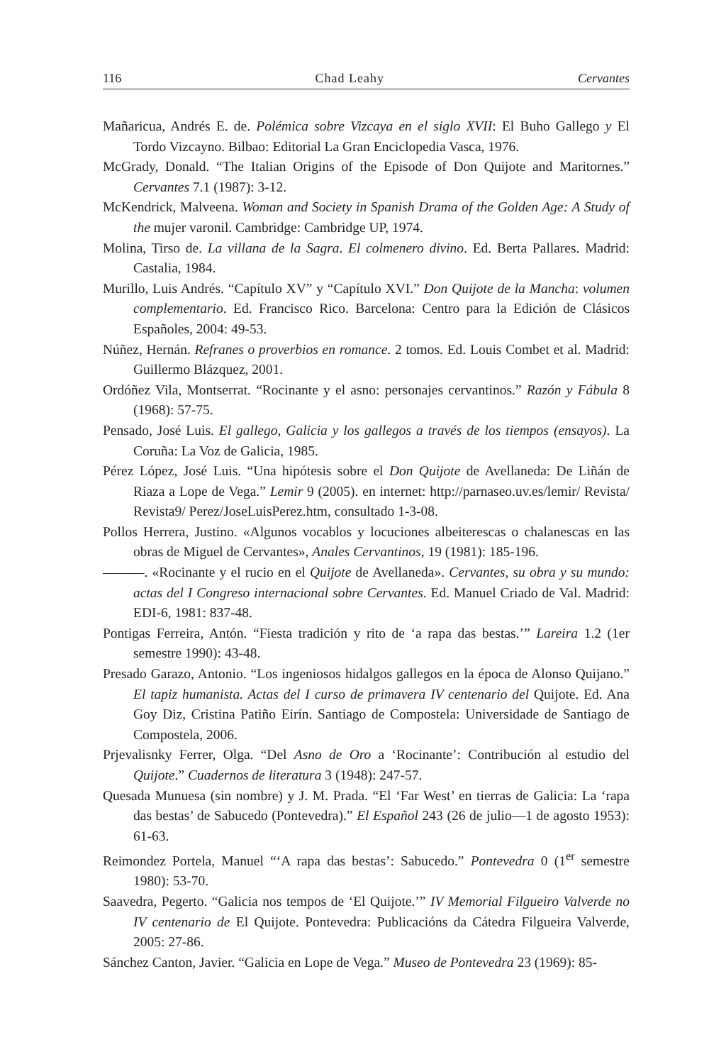116 Chad Leahy Cervantes
Mañaricua, Andrés E. de. Polémica sobre Vizcaya en el siglo XVII: El Buho Gallego y El Tordo Vizcayno. Bilbao: Editorial La Gran Enciclopedia Vasca, 1976.
McGrady, Donald. “The Italian Origins of the Episode of Don Quijote and Maritornes.” Cervantes 7.1 (1987): 3-12.
McKendrick, Malveena. Woman and Society in Spanish Drama of the Golden Age: A Study of the mujer varonil. Cambridge: Cambridge UP, 1974.
Molina, Tirso de. La villana de la Sagra. El colmenero divino. Ed. Berta Pallares. Madrid: Castalia, 1984.
Murillo, Luis Andrés. “Capítulo XV” y “Capítulo XVI.” Don Quijote de la Mancha: volumen complementario. Ed. Francisco Rico. Barcelona: Centro para la Edición de Clásicos Españoles, 2004: 49-53.
Núñez, Hernán. Refranes o proverbios en romance. 2 tomos. Ed. Louis Combet et al. Madrid: Guillermo Blázquez, 2001.
Ordóñez Vila, Montserrat. “Rocinante y el asno: personajes cervantinos.” Razón y Fábula 8 (1968): 57-75.
Pensado, José Luis. El gallego, Galicia y los gallegos a través de los tiempos (ensayos). La Coruña: La Voz de Galicia, 1985.
Pérez López, José Luis. “Una hipótesis sobre el Don Quijote de Avellaneda: De Liñán de Riaza a Lope de Vega.” Lemir 9 (2005). en internet: http://parnaseo.uv.es/lemir/ Revista/ Revista9/ Perez/JoseLuisPerez.htm, consultado 1-3-08.
Pollos Herrera, Justino. «Algunos vocablos y locuciones albeiterescas o chalanescas en las obras de Miguel de Cervantes», Anales Cervantinos, 19 (1981): 185-196.
———. «Rocinante y el rucio en el Quijote de Avellaneda». Cervantes, su obra y su mundo: actas del I Congreso internacional sobre Cervantes. Ed. Manuel Criado de Val. Madrid: EDI-6, 1981: 837-48.
Pontigas Ferreira, Antón. “Fiesta tradición y rito de ‘a rapa das bestas.’” Lareira 1.2 (1er semestre 1990): 43-48.
Presado Garazo, Antonio. “Los ingeniosos hidalgos gallegos en la época de Alonso Quijano.” El tapiz humanista. Actas del I curso de primavera IV centenario del Quijote. Ed. Ana Goy Diz, Cristina Patiño Eirín. Santiago de Compostela: Universidade de Santiago de Compostela, 2006.
Prjevalisnky Ferrer, Olga. “Del Asno de Oro a ‘Rocinante’: Contribución al estudio del Quijote.” Cuadernos de literatura 3 (1948): 247-57.
Quesada Munuesa (sin nombre) y J. M. Prada. “El ‘Far West’ en tierras de Galicia: La ‘rapa das bestas’ de Sabucedo (Pontevedra).” El Español 243 (26 de julio—1 de agosto 1953): 61-63.
Reimondez Portela, Manuel “‘A rapa das bestas’: Sabucedo.” Pontevedra 0 (1<sup>er</sup> semestre 1980): 53-70.
Saavedra, Pegerto. “Galicia nos tempos de ‘El Quijote.’” IV Memorial Filgueiro Valverde no IV centenario de El Quijote. Pontevedra: Publicacións da Cátedra Filgueira Valverde, 2005: 27-86.
Sánchez Canton, Javier. “Galicia en Lope de Vega.” Museo de Pontevedra 23 (1969): 85-